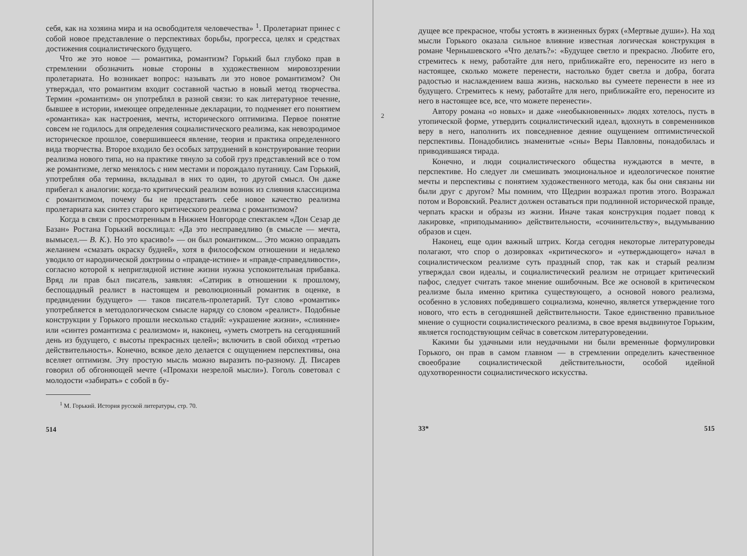себя, как на хозяина мира и на освободителя человечества» <sup>1</sup>. Пролетариат принес с собой новое представление о перспективах борьбы, прогресса, целях и средствах достижения социалистического будущего.
Что же это новое — романтика, романтизм? Горький был глубоко прав в стремлении обозначить новые стороны в художественном мировоззрении пролетариата. Но возникает вопрос: называть ли это новое романтизмом? Он утверждал, что романтизм входит составной частью в новый метод творчества. Термин «романтизм» он употреблял в разной связи: то как литературное течение, бывшее в истории, имеющее определенные декларации, то подменяет его понятием «романтика» как настроения, мечты, исторического оптимизма. Первое понятие совсем не годилось для определения социалистического реализма, как невозродимое историческое прошлое, совершившееся явление, теория и практика определенного вида творчества. Второе входило без особых затруднений в конструирование теории реализма нового типа, но на практике тянуло за собой груз представлений все о том же романтизме, легко менялось с ним местами и порождало путаницу. Сам Горький, употребляя оба термина, вкладывал в них то один, то другой смысл. Он даже прибегал к аналогии: когда-то критический реализм возник из слияния классицизма с романтизмом, почему бы не представить себе новое качество реализма пролетариата как синтез старого критического реализма с романтизмом?
Когда в связи с просмотренным в Нижнем Новгороде спектаклем «Дон Сезар де Базан» Ростана Горький восклицал: «Да это несправедливо (в смысле — мечта, вымысел.— В. К.). Но это красиво!» — он был романтиком... Это можно оправдать желанием «смазать окраску будней», хотя в философском отношении и недалеко уводило от народнической доктрины о «правде-истине» и «правде-справедливости», согласно которой к неприглядной истине жизни нужна успокоительная прибавка. Вряд ли прав был писатель, заявляя: «Сатирик в отношении к прошлому, беспощадный реалист в настоящем и революционный романтик в оценке, в предвидении будущего» — таков писатель-пролетарий. Тут слово «романтик» употребляется в методологическом смысле наряду со словом «реалист». Подобные конструкции у Горького прошли несколько стадий: «украшение жизни», «слияние» или «синтез романтизма с реализмом» и, наконец, «уметь смотреть на сегодняшний день из будущего, с высоты прекрасных целей»; включить в свой обиход «третью действительность». Конечно, всякое дело делается с ощущением перспективы, она вселяет оптимизм. Эту простую мысль можно выразить по-разному. Д. Писарев говорил об обгоняющей мечте («Промахи незрелой мысли»). Гоголь советовал с молодости «забирать» с собой в бу-
<sup>1</sup> М. Горький. История русской литературы, стр. 70.
514
2
дущее все прекрасное, чтобы устоять в жизненных бурях («Мертвые души»). На ход мысли Горького оказала сильное влияние известная логическая конструкция в романе Чернышевского «Что делать?»: «Будущее светло и прекрасно. Любите его, стремитесь к нему, работайте для него, приближайте его, переносите из него в настоящее, сколько можете перенести, настолько будет светла и добра, богата радостью и наслаждением ваша жизнь, насколько вы сумеете перенести в нее из будущего. Стремитесь к нему, работайте для него, приближайте его, переносите из него в настоящее все, все, что можете перенести».
Автору романа «о новых» и даже «необыкновенных» людях хотелось, пусть в утопической форме, утвердить социалистический идеал, вдохнуть в современников веру в него, наполнить их повседневное деяние ощущением оптимистической перспективы. Понадобились знаменитые «сны» Веры Павловны, понадобилась и приводившаяся тирада.
Конечно, и люди социалистического общества нуждаются в мечте, в перспективе. Но следует ли смешивать эмоциональное и идеологическое понятие мечты и перспективы с понятием художественного метода, как бы они связаны ни были друг с другом? Мы помним, что Щедрин возражал против этого. Возражал потом и Воровский. Реалист должен оставаться при подлинной исторической правде, черпать краски и образы из жизни. Иначе такая конструкция подает повод к лакировке, «приподыманию» действительности, «сочинительству», выдумыванию образов и сцен.
Наконец, еще один важный штрих. Когда сегодня некоторые литературоведы полагают, что спор о дозировках «критического» и «утверждающего» начал в социалистическом реализме суть праздный спор, так как и старый реализм утверждал свои идеалы, и социалистический реализм не отрицает критический пафос, следует считать такое мнение ошибочным. Все же основой в критическом реализме была именно критика существующего, а основой нового реализма, особенно в условиях победившего социализма, конечно, является утверждение того нового, что есть в сегодняшней действительности. Такое единственно правильное мнение о сущности социалистического реализма, в свое время выдвинутое Горьким, является господствующим сейчас в советском литературоведении.
Какими бы удачными или неудачными ни были временные формулировки Горького, он прав в самом главном — в стремлении определить качественное своеобразие социалистической действительности, особой идейной одухотворенности социалистического искусства.
33* 515